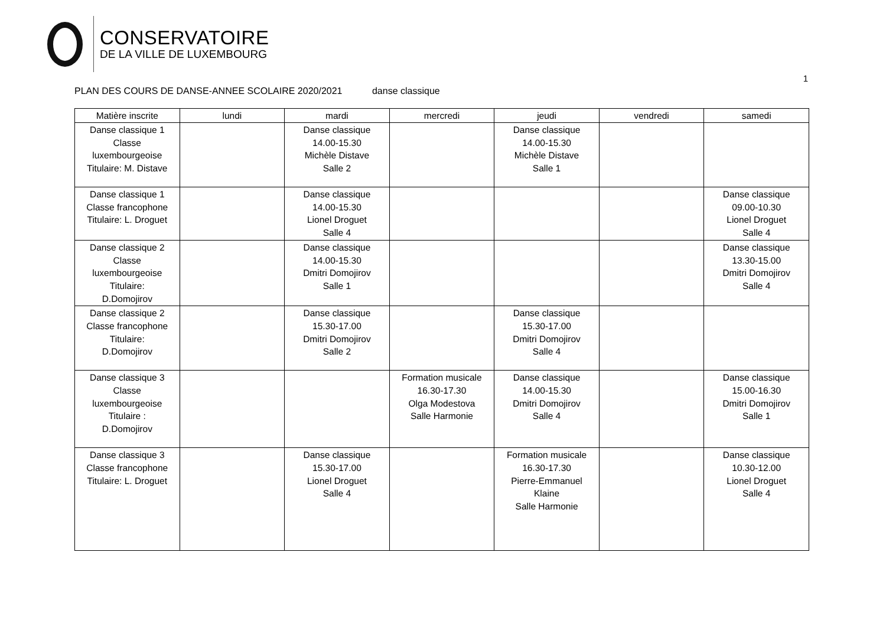CONSERVATOIRE
DE LA VILLE DE LUXEMBOURG
1
PLAN DES COURS DE DANSE-ANNEE SCOLAIRE 2020/2021 danse classique
| Matière inscrite | lundi | mardi | mercredi | jeudi | vendredi | samedi |
| --- | --- | --- | --- | --- | --- | --- |
| Danse classique 1 Classe luxembourgeoise Titulaire: M. Distave | | Danse classique 14.00-15.30 Michèle Distave Salle 2 | | Danse classique 14.00-15.30 Michèle Distave Salle 1 | | |
| Danse classique 1 Classe francophone Titulaire: L. Droguet | | Danse classique 14.00-15.30 Lionel Droguet Salle 4 | | | | Danse classique 09.00-10.30 Lionel Droguet Salle 4 |
| Danse classique 2 Classe luxembourgeoise Titulaire: D.Domojirov | | Danse classique 14.00-15.30 Dmitri Domojirov Salle 1 | | | | Danse classique 13.30-15.00 Dmitri Domojirov Salle 4 |
| Danse classique 2 Classe francophone Titulaire: D.Domojirov | | Danse classique 15.30-17.00 Dmitri Domojirov Salle 2 | | Danse classique 15.30-17.00 Dmitri Domojirov Salle 4 | | |
| Danse classique 3 Classe luxembourgeoise Titulaire : D.Domojirov | | | Formation musicale 16.30-17.30 Olga Modestova Salle Harmonie | Danse classique 14.00-15.30 Dmitri Domojirov Salle 4 | | Danse classique 15.00-16.30 Dmitri Domojirov Salle 1 |
| Danse classique 3 Classe francophone Titulaire: L. Droguet | | Danse classique 15.30-17.00 Lionel Droguet Salle 4 | | Formation musicale 16.30-17.30 Pierre-Emmanuel Klaine Salle Harmonie | | Danse classique 10.30-12.00 Lionel Droguet Salle 4 |